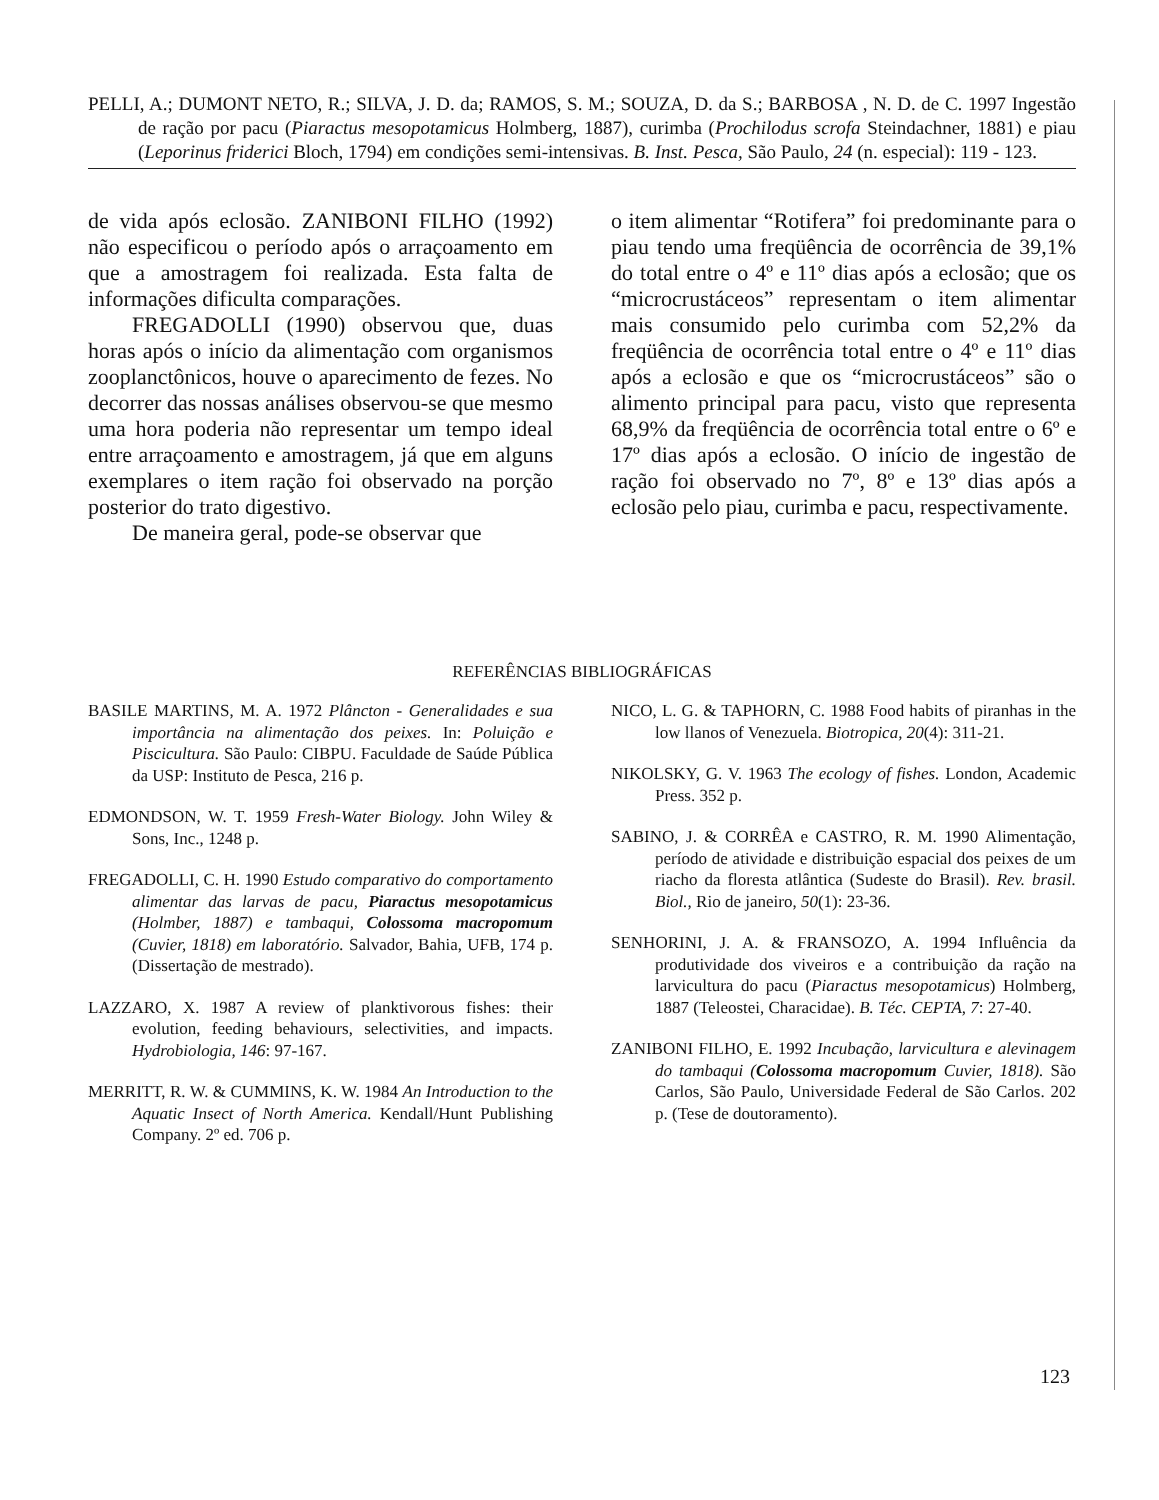PELLI, A.; DUMONT NETO, R.; SILVA, J. D. da; RAMOS, S. M.; SOUZA, D. da S.; BARBOSA , N. D. de C. 1997 Ingestão de ração por pacu (Piaractus mesopotamicus Holmberg, 1887), curimba (Prochilodus scrofa Steindachner, 1881) e piau (Leporinus friderici Bloch, 1794) em condições semi-intensivas. B. Inst. Pesca, São Paulo, 24 (n. especial): 119 - 123.
de vida após eclosão. ZANIBONI FILHO (1992) não especificou o período após o arraçoamento em que a amostragem foi realizada. Esta falta de informações dificulta comparações.
FREGADOLLI (1990) observou que, duas horas após o início da alimentação com organismos zooplanctônicos, houve o aparecimento de fezes. No decorrer das nossas análises observou-se que mesmo uma hora poderia não representar um tempo ideal entre arraçoamento e amostragem, já que em alguns exemplares o item ração foi observado na porção posterior do trato digestivo.
De maneira geral, pode-se observar que
o item alimentar “Rotifera” foi predominante para o piau tendo uma freqüência de ocorrência de 39,1% do total entre o 4º e 11º dias após a eclosão; que os “microcrustáceos” representam o item alimentar mais consumido pelo curimba com 52,2% da freqüência de ocorrência total entre o 4º e 11º dias após a eclosão e que os “microcrustáceos” são o alimento principal para pacu, visto que representa 68,9% da freqüência de ocorrência total entre o 6º e 17º dias após a eclosão. O início de ingestão de ração foi observado no 7º, 8º e 13º dias após a eclosão pelo piau, curimba e pacu, respectivamente.
REFERÊNCIAS BIBLIOGRÁFICAS
BASILE MARTINS, M. A. 1972 Plâncton - Generalidades e sua importância na alimentação dos peixes. In: Poluição e Piscicultura. São Paulo: CIBPU. Faculdade de Saúde Pública da USP: Instituto de Pesca, 216 p.
EDMONDSON, W. T. 1959 Fresh-Water Biology. John Wiley & Sons, Inc., 1248 p.
FREGADOLLI, C. H. 1990 Estudo comparativo do comportamento alimentar das larvas de pacu, Piaractus mesopotamicus (Holmber, 1887) e tambaqui, Colossoma macropomum (Cuvier, 1818) em laboratório. Salvador, Bahia, UFB, 174 p. (Dissertação de mestrado).
LAZZARO, X. 1987 A review of planktivorous fishes: their evolution, feeding behaviours, selectivities, and impacts. Hydrobiologia, 146: 97-167.
MERRITT, R. W. & CUMMINS, K. W. 1984 An Introduction to the Aquatic Insect of North America. Kendall/Hunt Publishing Company. 2º ed. 706 p.
NICO, L. G. & TAPHORN, C. 1988 Food habits of piranhas in the low llanos of Venezuela. Biotropica, 20(4): 311-21.
NIKOLSKY, G. V. 1963 The ecology of fishes. London, Academic Press. 352 p.
SABINO, J. & CORRÊA e CASTRO, R. M. 1990 Alimentação, período de atividade e distribuição espacial dos peixes de um riacho da floresta atlântica (Sudeste do Brasil). Rev. brasil. Biol., Rio de janeiro, 50(1): 23-36.
SENHORINI, J. A. & FRANSOZO, A. 1994 Influência da produtividade dos viveiros e a contribuição da ração na larvicultura do pacu (Piaractus mesopotamicus) Holmberg, 1887 (Teleostei, Characidae). B. Téc. CEPTA, 7: 27-40.
ZANIBONI FILHO, E. 1992 Incubação, larvicultura e alevinagem do tambaqui (Colossoma macropomum Cuvier, 1818). São Carlos, São Paulo, Universidade Federal de São Carlos. 202 p. (Tese de doutoramento).
123